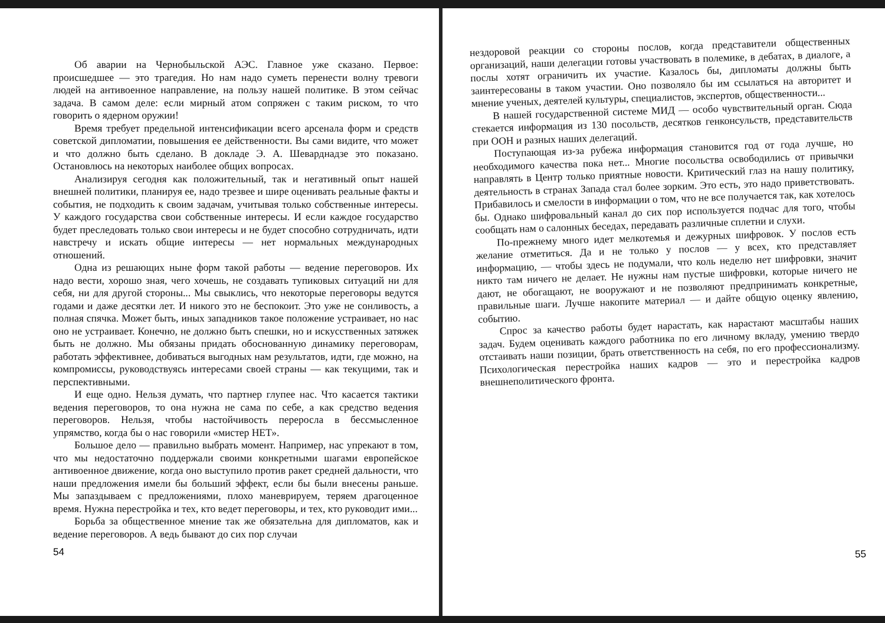Об аварии на Чернобыльской АЭС. Главное уже сказано. Первое: происшедшее — это трагедия. Но нам надо суметь перенести волну тревоги людей на антивоенное направление, на пользу нашей политике. В этом сейчас задача. В самом деле: если мирный атом сопряжен с таким риском, то что говорить о ядерном оружии!
Время требует предельной интенсификации всего арсенала форм и средств советской дипломатии, повышения ее действенности. Вы сами видите, что может и что должно быть сделано. В докладе Э. А. Шеварднадзе это показано. Остановлюсь на некоторых наиболее общих вопросах.
Анализируя сегодня как положительный, так и негативный опыт нашей внешней политики, планируя ее, надо трезвее и шире оценивать реальные факты и события, не подходить к своим задачам, учитывая только собственные интересы. У каждого государства свои собственные интересы. И если каждое государство будет преследовать только свои интересы и не будет способно сотрудничать, идти навстречу и искать общие интересы — нет нормальных международных отношений.
Одна из решающих ныне форм такой работы — ведение переговоров. Их надо вести, хорошо зная, чего хочешь, не создавать тупиковых ситуаций ни для себя, ни для другой стороны... Мы свыклись, что некоторые переговоры ведутся годами и даже десятки лет. И никого это не беспокоит. Это уже не сонливость, а полная спячка. Может быть, иных западников такое положение устраивает, но нас оно не устраивает. Конечно, не должно быть спешки, но и искусственных затяжек быть не должно. Мы обязаны придать обоснованную динамику переговорам, работать эффективнее, добиваться выгодных нам результатов, идти, где можно, на компромиссы, руководствуясь интересами своей страны — как текущими, так и перспективными.
И еще одно. Нельзя думать, что партнер глупее нас. Что касается тактики ведения переговоров, то она нужна не сама по себе, а как средство ведения переговоров. Нельзя, чтобы настойчивость переросла в бессмысленное упрямство, когда бы о нас говорили «мистер НЕТ».
Большое дело — правильно выбрать момент. Например, нас упрекают в том, что мы недостаточно поддержали своими конкретными шагами европейское антивоенное движение, когда оно выступило против ракет средней дальности, что наши предложения имели бы больший эффект, если бы были внесены раньше. Мы запаздываем с предложениями, плохо маневрируем, теряем драгоценное время. Нужна перестройка и тех, кто ведет переговоры, и тех, кто руководит ими...
Борьба за общественное мнение так же обязательна для дипломатов, как и ведение переговоров. А ведь бывают до сих пор случаи
54
нездоровой реакции со стороны послов, когда представители общественных организаций, наши делегации готовы участвовать в полемике, в дебатах, в диалоге, а послы хотят ограничить их участие. Казалось бы, дипломаты должны быть заинтересованы в таком участии. Оно позволяло бы им ссылаться на авторитет и мнение ученых, деятелей культуры, специалистов, экспертов, общественности...
В нашей государственной системе МИД — особо чувствительный орган. Сюда стекается информация из 130 посольств, десятков генконсульств, представительств при ООН и разных наших делегаций.
Поступающая из-за рубежа информация становится год от года лучше, но необходимого качества пока нет... Многие посольства освободились от привычки направлять в Центр только приятные новости. Критический глаз на нашу политику, деятельность в странах Запада стал более зорким. Это есть, это надо приветствовать. Прибавилось и смелости в информации о том, что не все получается так, как хотелось бы. Однако шифровальный канал до сих пор используется подчас для того, чтобы сообщать нам о салонных беседах, передавать различные сплетни и слухи.
По-прежнему много идет мелкотемья и дежурных шифровок. У послов есть желание отметиться. Да и не только у послов — у всех, кто представляет информацию, — чтобы здесь не подумали, что коль неделю нет шифровки, значит никто там ничего не делает. Не нужны нам пустые шифровки, которые ничего не дают, не обогащают, не вооружают и не позволяют предпринимать конкретные, правильные шаги. Лучше накопите материал — и дайте общую оценку явлению, событию.
Спрос за качество работы будет нарастать, как нарастают масштабы наших задач. Будем оценивать каждого работника по его личному вкладу, умению твердо отстаивать наши позиции, брать ответственность на себя, по его профессионализму. Психологическая перестройка наших кадров — это и перестройка кадров внешнеполитического фронта.
55